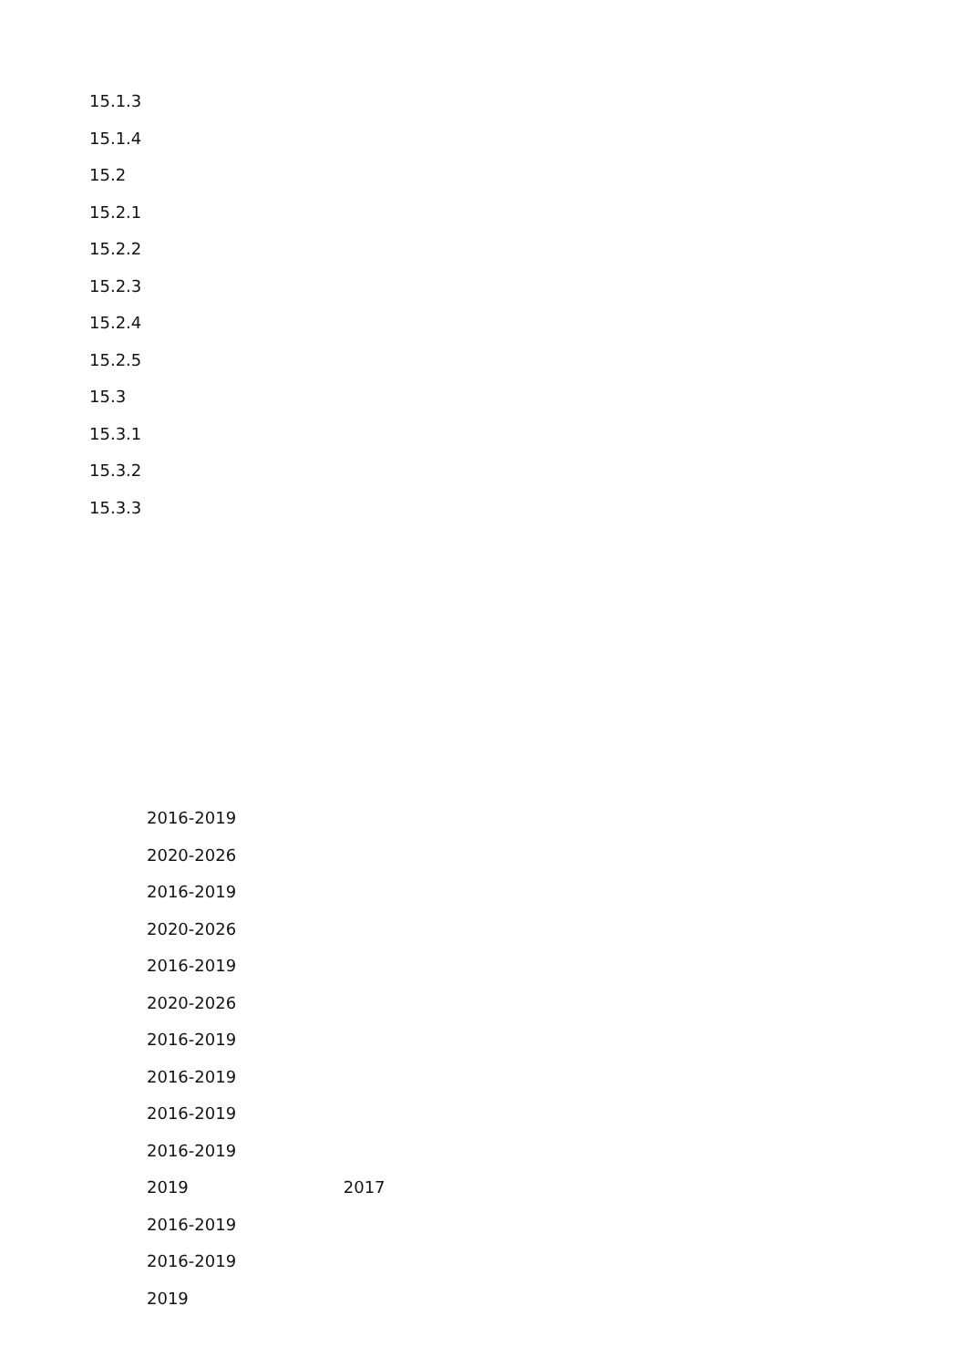15.1.3
15.1.4
15.2
15.2.1
15.2.2
15.2.3
15.2.4
15.2.5
15.3
15.3.1
15.3.2
15.3.3
2016-2019
2020-2026
2016-2019
2020-2026
2016-2019
2020-2026
2016-2019
2016-2019
2016-2019
2016-2019
2019 2017
2016-2019
2016-2019
2019